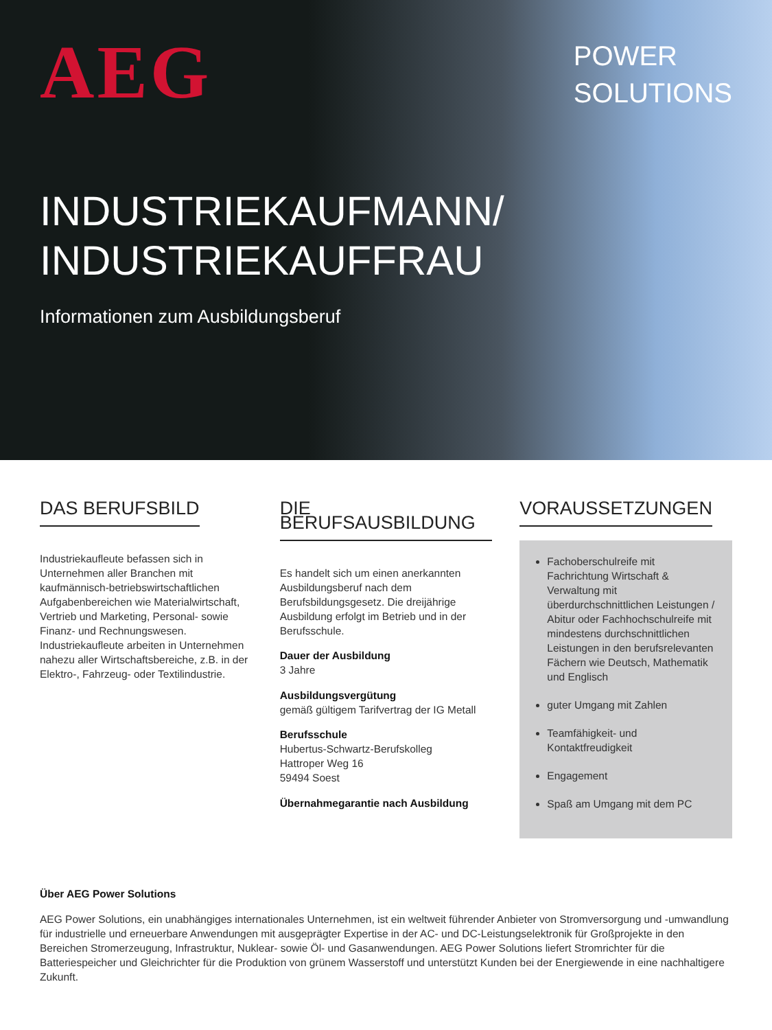AEG
POWER
SOLUTIONS
INDUSTRIEKAUFMANN/
INDUSTRIEKAUFFRAU
Informationen zum Ausbildungsberuf
DAS BERUFSBILD
Industriekaufleute befassen sich in Unternehmen aller Branchen mit kaufmännisch-betriebswirtschaftlichen Aufgabenbereichen wie Materialwirtschaft, Vertrieb und Marketing, Personal- sowie Finanz- und Rechnungswesen. Industriekaufleute arbeiten in Unternehmen nahezu aller Wirtschaftsbereiche, z.B. in der Elektro-, Fahrzeug- oder Textilindustrie.
DIE BERUFSAUSBILDUNG
Es handelt sich um einen anerkannten Ausbildungsberuf nach dem Berufsbildungsgesetz. Die dreijährige Ausbildung erfolgt im Betrieb und in der Berufsschule.
Dauer der Ausbildung
3 Jahre
Ausbildungsvergütung
gemäß gültigem Tarifvertrag der IG Metall
Berufsschule
Hubertus-Schwartz-Berufskolleg
Hattroper Weg 16
59494 Soest
Übernahmegarantie nach Ausbildung
VORAUSSETZUNGEN
Fachoberschulreife mit Fachrichtung Wirtschaft & Verwaltung mit überdurchschnittlichen Leistungen / Abitur oder Fachhochschulreife mit mindestens durchschnittlichen Leistungen in den berufsrelevanten Fächern wie Deutsch, Mathematik und Englisch
guter Umgang mit Zahlen
Teamfähigkeit- und Kontaktfreudigkeit
Engagement
Spaß am Umgang mit dem PC
Über AEG Power Solutions
AEG Power Solutions, ein unabhängiges internationales Unternehmen, ist ein weltweit führender Anbieter von Stromversorgung und -umwandlung für industrielle und erneuerbare Anwendungen mit ausgeprägter Expertise in der AC- und DC-Leistungselektronik für Großprojekte in den Bereichen Stromerzeugung, Infrastruktur, Nuklear- sowie Öl- und Gasanwendungen. AEG Power Solutions liefert Stromrichter für die Batteriespeicher und Gleichrichter für die Produktion von grünem Wasserstoff und unterstützt Kunden bei der Energiewende in eine nachhaltigere Zukunft.